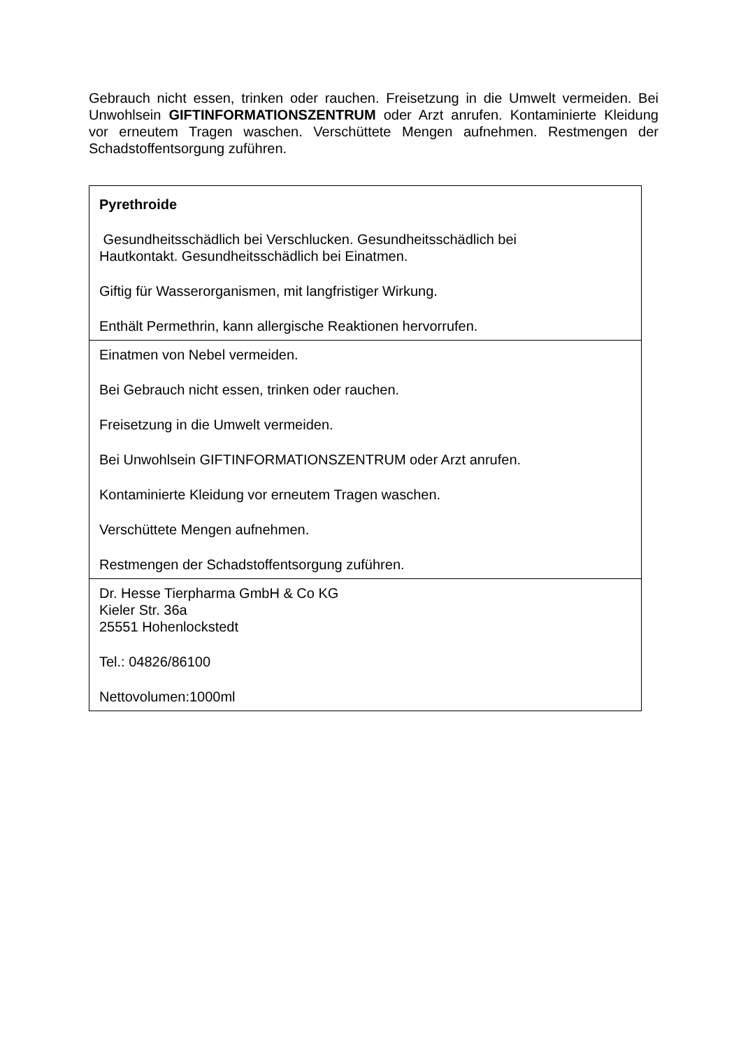Gebrauch nicht essen, trinken oder rauchen. Freisetzung in die Umwelt vermeiden. Bei Unwohlsein GIFTINFORMATIONSZENTRUM oder Arzt anrufen. Kontaminierte Kleidung vor erneutem Tragen waschen. Verschüttete Mengen aufnehmen. Restmengen der Schadstoffentsorgung zuführen.
| Pyrethroide Gesundheitsschädlich bei Verschlucken. Gesundheitsschädlich bei Hautkontakt. Gesundheitsschädlich bei Einatmen. Giftig für Wasserorganismen, mit langfristiger Wirkung. Enthält Permethrin, kann allergische Reaktionen hervorrufen. |
| Einatmen von Nebel vermeiden. Bei Gebrauch nicht essen, trinken oder rauchen. Freisetzung in die Umwelt vermeiden. Bei Unwohlsein GIFTINFORMATIONSZENTRUM oder Arzt anrufen. Kontaminierte Kleidung vor erneutem Tragen waschen. Verschüttete Mengen aufnehmen. Restmengen der Schadstoffentsorgung zuführen. |
| Dr. Hesse Tierpharma GmbH & Co KG Kieler Str. 36a 25551 Hohenlockstedt Tel.: 04826/86100 Nettovolumen:1000ml |